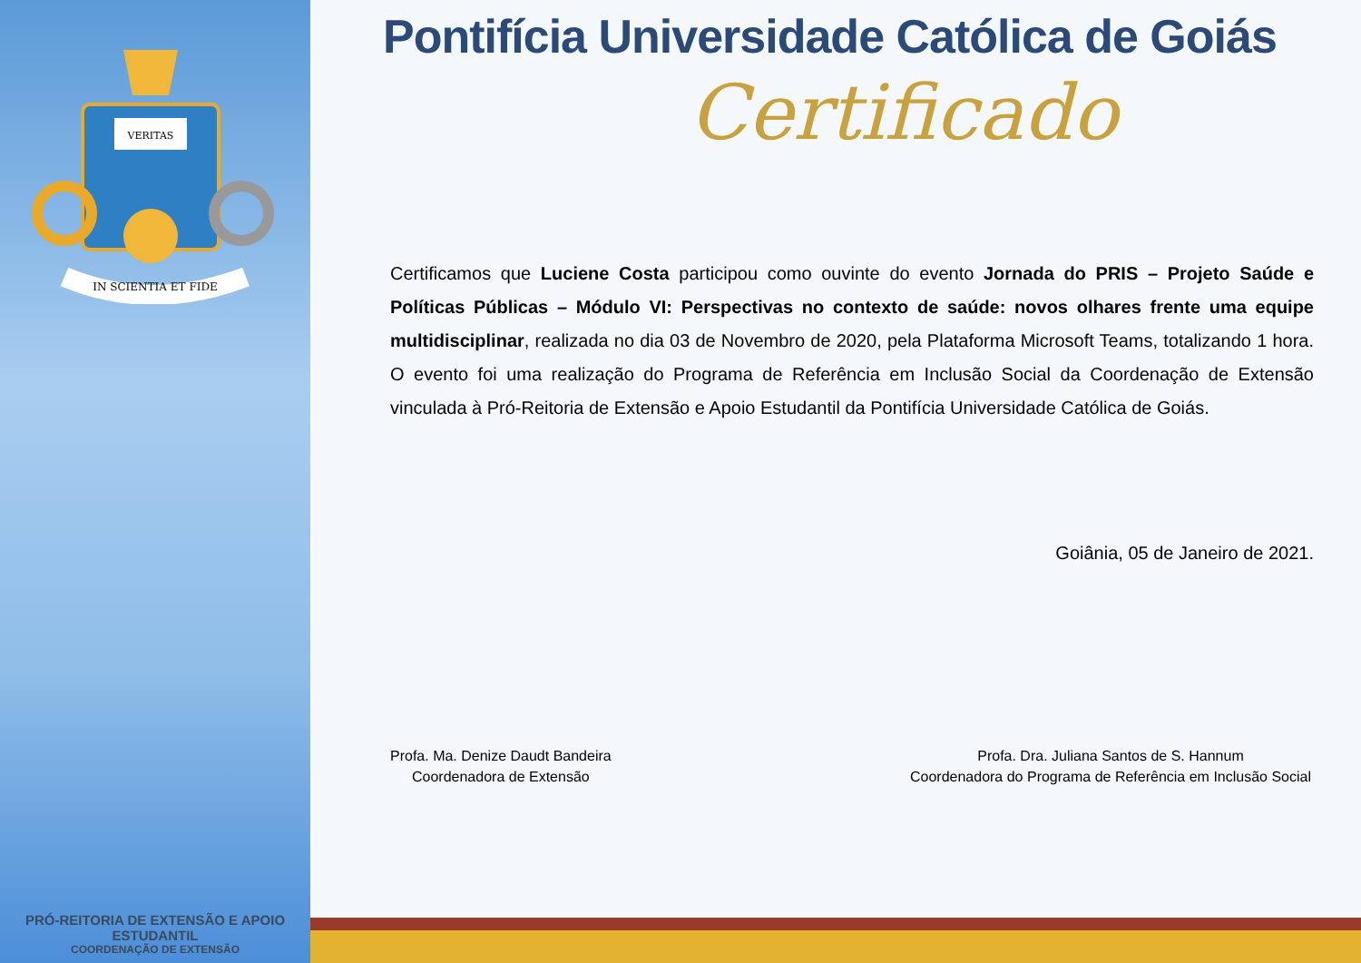VERITAS
IN SCIENTIA ET FIDE
PRÓ-REITORIA DE EXTENSÃO E APOIO ESTUDANTIL
COORDENAÇÃO DE EXTENSÃO
Pontifícia Universidade Católica de Goiás
Certificado
Certificamos que Luciene Costa participou como ouvinte do evento Jornada do PRIS – Projeto Saúde e Políticas Públicas – Módulo VI: Perspectivas no contexto de saúde: novos olhares frente uma equipe multidisciplinar, realizada no dia 03 de Novembro de 2020, pela Plataforma Microsoft Teams, totalizando 1 hora. O evento foi uma realização do Programa de Referência em Inclusão Social da Coordenação de Extensão vinculada à Pró-Reitoria de Extensão e Apoio Estudantil da Pontifícia Universidade Católica de Goiás.
Goiânia, 05 de Janeiro de 2021.
Profa. Ma. Denize Daudt Bandeira
Coordenadora de Extensão
Profa. Dra. Juliana Santos de S. Hannum
Coordenadora do Programa de Referência em Inclusão Social